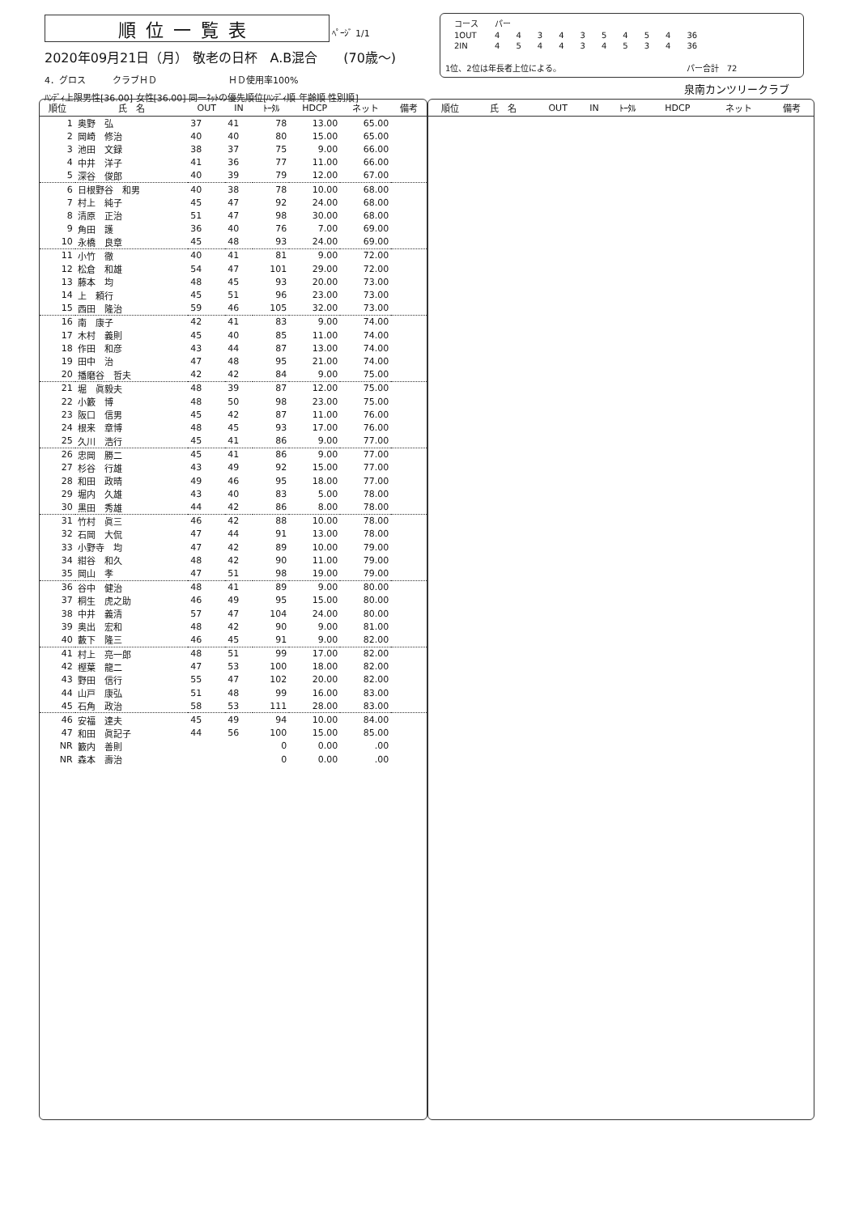順位一覧表 ﾍﾟｰｼﾞ 1/1
2020年09月21日（月） 敬老の日杯　A.B混合　　(70歳～)
4．グロス　　　クラブＨＤ　　　　　　　　ＨＤ使用率100%
ﾊﾝﾃﾞｨ上限男性[36.00] 女性[36.00] 同一ﾈｯﾄの優先順位[ﾊﾝﾃﾞｨ順 年齢順 性別順]
| コース | パー | | | | | | | | | |
| 1OUT | 4 | 4 | 3 | 4 | 3 | 5 | 4 | 5 | 4 | 36 |
| 2IN | 4 | 5 | 4 | 4 | 3 | 4 | 5 | 3 | 4 | 36 |
1位、2位は年長者上位による。　　　　　　　　　　　　　　　　パー合計　72
泉南カンツリークラブ
| 順位 | 氏 名 | OUT | IN | ﾄｰﾀﾙ | HDCP | ネット | 備考 |
| --- | --- | --- | --- | --- | --- | --- | --- |
| 1 | 奥野 弘 | 37 | 41 | 78 | 13.00 | 65.00 | |
| 2 | 岡崎 修治 | 40 | 40 | 80 | 15.00 | 65.00 | |
| 3 | 池田 文録 | 38 | 37 | 75 | 9.00 | 66.00 | |
| 4 | 中井 洋子 | 41 | 36 | 77 | 11.00 | 66.00 | |
| 5 | 深谷 俊郎 | 40 | 39 | 79 | 12.00 | 67.00 | |
| 6 | 日根野谷 和男 | 40 | 38 | 78 | 10.00 | 68.00 | |
| 7 | 村上 純子 | 45 | 47 | 92 | 24.00 | 68.00 | |
| 8 | 清原 正治 | 51 | 47 | 98 | 30.00 | 68.00 | |
| 9 | 角田 護 | 36 | 40 | 76 | 7.00 | 69.00 | |
| 10 | 永橋 良章 | 45 | 48 | 93 | 24.00 | 69.00 | |
| 11 | 小竹 徹 | 40 | 41 | 81 | 9.00 | 72.00 | |
| 12 | 松倉 和雄 | 54 | 47 | 101 | 29.00 | 72.00 | |
| 13 | 藤本 均 | 48 | 45 | 93 | 20.00 | 73.00 | |
| 14 | 上 頼行 | 45 | 51 | 96 | 23.00 | 73.00 | |
| 15 | 西田 隆治 | 59 | 46 | 105 | 32.00 | 73.00 | |
| 16 | 南 康子 | 42 | 41 | 83 | 9.00 | 74.00 | |
| 17 | 木村 義則 | 45 | 40 | 85 | 11.00 | 74.00 | |
| 18 | 作田 和彦 | 43 | 44 | 87 | 13.00 | 74.00 | |
| 19 | 田中 治 | 47 | 48 | 95 | 21.00 | 74.00 | |
| 20 | 播磨谷 哲夫 | 42 | 42 | 84 | 9.00 | 75.00 | |
| 21 | 堀 眞毅夫 | 48 | 39 | 87 | 12.00 | 75.00 | |
| 22 | 小籔 博 | 48 | 50 | 98 | 23.00 | 75.00 | |
| 23 | 阪口 信男 | 45 | 42 | 87 | 11.00 | 76.00 | |
| 24 | 根来 章博 | 48 | 45 | 93 | 17.00 | 76.00 | |
| 25 | 久川 浩行 | 45 | 41 | 86 | 9.00 | 77.00 | |
| 26 | 忠岡 勝二 | 45 | 41 | 86 | 9.00 | 77.00 | |
| 27 | 杉谷 行雄 | 43 | 49 | 92 | 15.00 | 77.00 | |
| 28 | 和田 政晴 | 49 | 46 | 95 | 18.00 | 77.00 | |
| 29 | 堀内 久雄 | 43 | 40 | 83 | 5.00 | 78.00 | |
| 30 | 黒田 秀雄 | 44 | 42 | 86 | 8.00 | 78.00 | |
| 31 | 竹村 眞三 | 46 | 42 | 88 | 10.00 | 78.00 | |
| 32 | 石岡 大侃 | 47 | 44 | 91 | 13.00 | 78.00 | |
| 33 | 小野寺 均 | 47 | 42 | 89 | 10.00 | 79.00 | |
| 34 | 紺谷 和久 | 48 | 42 | 90 | 11.00 | 79.00 | |
| 35 | 岡山 孝 | 47 | 51 | 98 | 19.00 | 79.00 | |
| 36 | 谷中 健治 | 48 | 41 | 89 | 9.00 | 80.00 | |
| 37 | 桐生 虎之助 | 46 | 49 | 95 | 15.00 | 80.00 | |
| 38 | 中井 義清 | 57 | 47 | 104 | 24.00 | 80.00 | |
| 39 | 奥出 宏和 | 48 | 42 | 90 | 9.00 | 81.00 | |
| 40 | 藪下 隆三 | 46 | 45 | 91 | 9.00 | 82.00 | |
| 41 | 村上 亮一郎 | 48 | 51 | 99 | 17.00 | 82.00 | |
| 42 | 樫葉 龍二 | 47 | 53 | 100 | 18.00 | 82.00 | |
| 43 | 野田 信行 | 55 | 47 | 102 | 20.00 | 82.00 | |
| 44 | 山戸 康弘 | 51 | 48 | 99 | 16.00 | 83.00 | |
| 45 | 石角 政治 | 58 | 53 | 111 | 28.00 | 83.00 | |
| 46 | 安福 達夫 | 45 | 49 | 94 | 10.00 | 84.00 | |
| 47 | 和田 眞記子 | 44 | 56 | 100 | 15.00 | 85.00 | |
| NR | 籔内 善則 | | | 0 | 0.00 | .00 | |
| NR | 森本 壽治 | | | 0 | 0.00 | .00 | |
| 順位 | 氏 名 | OUT | IN | ﾄｰﾀﾙ | HDCP | ネット | 備考 |
| --- | --- | --- | --- | --- | --- | --- | --- |